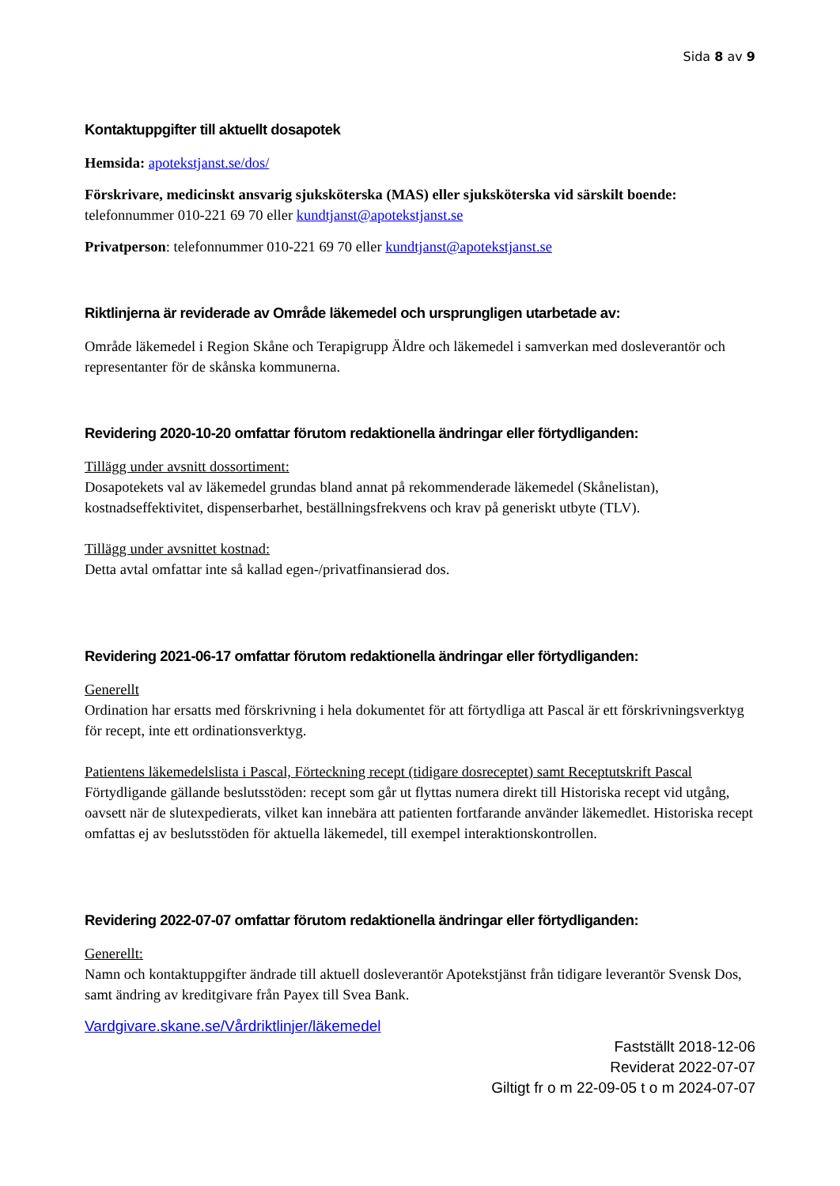Sida 8 av 9
Kontaktuppgifter till aktuellt dosapotek
Hemsida: apotekstjanst.se/dos/
Förskrivare, medicinskt ansvarig sjuksköterska (MAS) eller sjuksköterska vid särskilt boende:
telefonnummer 010-221 69 70 eller kundtjanst@apotekstjanst.se
Privatperson: telefonnummer 010-221 69 70 eller kundtjanst@apotekstjanst.se
Riktlinjerna är reviderade av Område läkemedel och ursprungligen utarbetade av:
Område läkemedel i Region Skåne och Terapigrupp Äldre och läkemedel i samverkan med dosleverantör och representanter för de skånska kommunerna.
Revidering 2020-10-20 omfattar förutom redaktionella ändringar eller förtydliganden:
Tillägg under avsnitt dossortiment:
Dosapotekets val av läkemedel grundas bland annat på rekommenderade läkemedel (Skånelistan), kostnadseffektivitet, dispenserbarhet, beställningsfrekvens och krav på generiskt utbyte (TLV).
Tillägg under avsnittet kostnad:
Detta avtal omfattar inte så kallad egen-/privatfinansierad dos.
Revidering 2021-06-17 omfattar förutom redaktionella ändringar eller förtydliganden:
Generellt
Ordination har ersatts med förskrivning i hela dokumentet för att förtydliga att Pascal är ett förskrivningsverktyg för recept, inte ett ordinationsverktyg.
Patientens läkemedelslista i Pascal, Förteckning recept (tidigare dosreceptet) samt Receptutskrift Pascal
Förtydligande gällande beslutsstöden: recept som går ut flyttas numera direkt till Historiska recept vid utgång, oavsett när de slutexpedierats, vilket kan innebära att patienten fortfarande använder läkemedlet. Historiska recept omfattas ej av beslutsstöden för aktuella läkemedel, till exempel interaktionskontrollen.
Revidering 2022-07-07 omfattar förutom redaktionella ändringar eller förtydliganden:
Generellt:
Namn och kontaktuppgifter ändrade till aktuell dosleverantör Apotekstjänst från tidigare leverantör Svensk Dos, samt ändring av kreditgivare från Payex till Svea Bank.
Vardgivare.skane.se/Vårdriktlinjer/läkemedel
Fastställt 2018-12-06
Reviderat 2022-07-07
Giltigt fr o m 22-09-05 t o m 2024-07-07